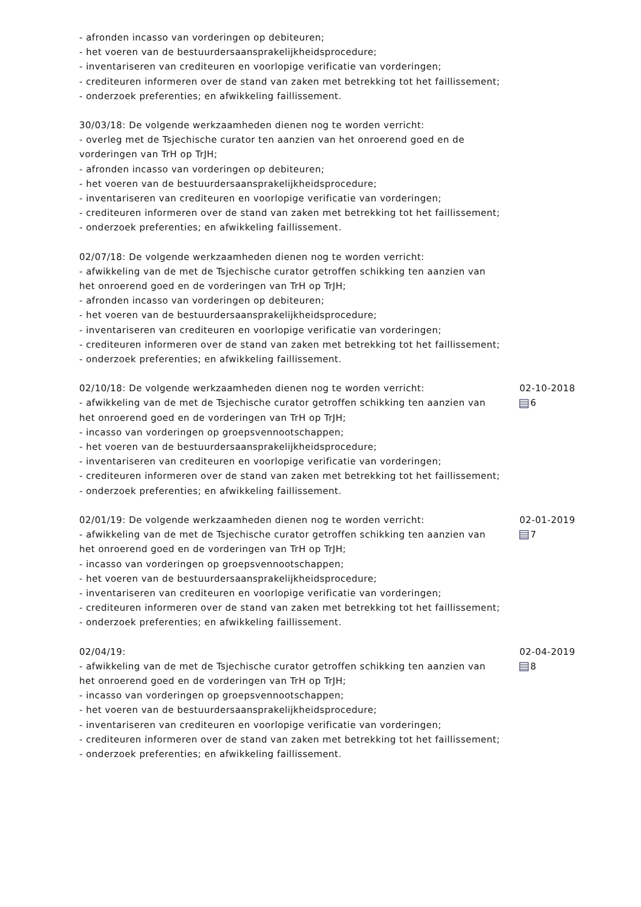- afronden incasso van vorderingen op debiteuren;
- het voeren van de bestuurdersaansprakelijkheidsprocedure;
- inventariseren van crediteuren en voorlopige verificatie van vorderingen;
- crediteuren informeren over de stand van zaken met betrekking tot het faillissement;
- onderzoek preferenties; en afwikkeling faillissement.
30/03/18: De volgende werkzaamheden dienen nog te worden verricht:
- overleg met de Tsjechische curator ten aanzien van het onroerend goed en de vorderingen van TrH op TrJH;
- afronden incasso van vorderingen op debiteuren;
- het voeren van de bestuurdersaansprakelijkheidsprocedure;
- inventariseren van crediteuren en voorlopige verificatie van vorderingen;
- crediteuren informeren over de stand van zaken met betrekking tot het faillissement;
- onderzoek preferenties; en afwikkeling faillissement.
02/07/18: De volgende werkzaamheden dienen nog te worden verricht:
- afwikkeling van de met de Tsjechische curator getroffen schikking ten aanzien van het onroerend goed en de vorderingen van TrH op TrJH;
- afronden incasso van vorderingen op debiteuren;
- het voeren van de bestuurdersaansprakelijkheidsprocedure;
- inventariseren van crediteuren en voorlopige verificatie van vorderingen;
- crediteuren informeren over de stand van zaken met betrekking tot het faillissement;
- onderzoek preferenties; en afwikkeling faillissement.
02/10/18: De volgende werkzaamheden dienen nog te worden verricht:
- afwikkeling van de met de Tsjechische curator getroffen schikking ten aanzien van het onroerend goed en de vorderingen van TrH op TrJH;
- incasso van vorderingen op groepsvennootschappen;
- het voeren van de bestuurdersaansprakelijkheidsprocedure;
- inventariseren van crediteuren en voorlopige verificatie van vorderingen;
- crediteuren informeren over de stand van zaken met betrekking tot het faillissement;
- onderzoek preferenties; en afwikkeling faillissement.
02-10-2018
6
02/01/19: De volgende werkzaamheden dienen nog te worden verricht:
- afwikkeling van de met de Tsjechische curator getroffen schikking ten aanzien van het onroerend goed en de vorderingen van TrH op TrJH;
- incasso van vorderingen op groepsvennootschappen;
- het voeren van de bestuurdersaansprakelijkheidsprocedure;
- inventariseren van crediteuren en voorlopige verificatie van vorderingen;
- crediteuren informeren over de stand van zaken met betrekking tot het faillissement;
- onderzoek preferenties; en afwikkeling faillissement.
02-01-2019
7
02/04/19:
- afwikkeling van de met de Tsjechische curator getroffen schikking ten aanzien van het onroerend goed en de vorderingen van TrH op TrJH;
- incasso van vorderingen op groepsvennootschappen;
- het voeren van de bestuurdersaansprakelijkheidsprocedure;
- inventariseren van crediteuren en voorlopige verificatie van vorderingen;
- crediteuren informeren over de stand van zaken met betrekking tot het faillissement;
- onderzoek preferenties; en afwikkeling faillissement.
02-04-2019
8